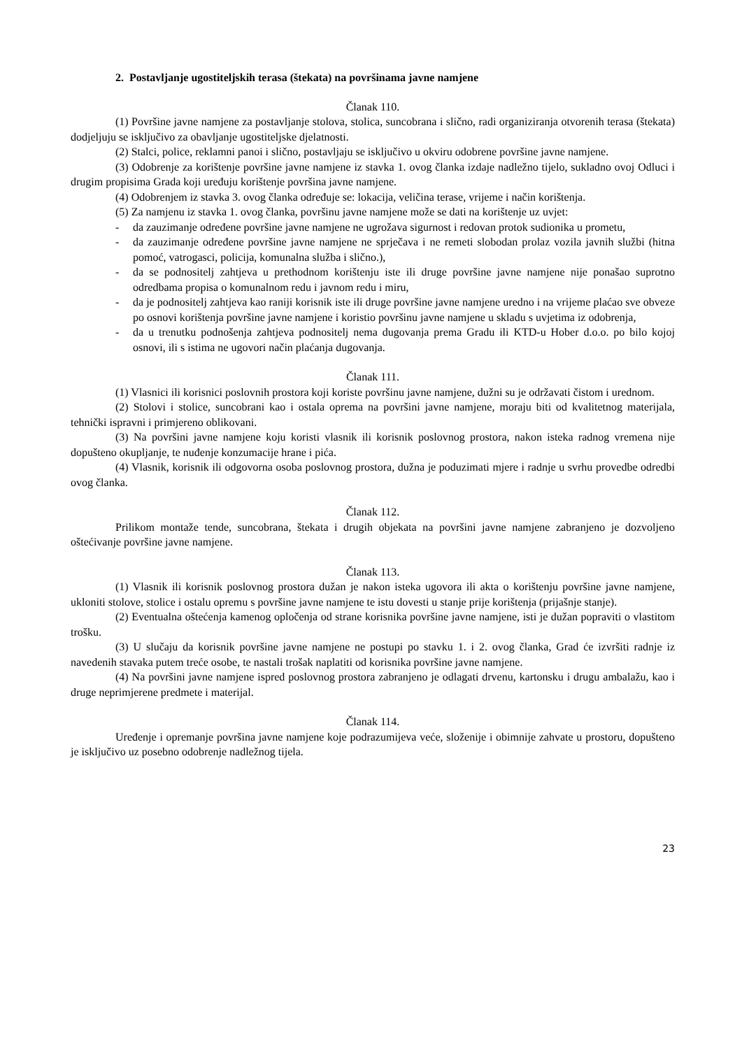2. Postavljanje ugostiteljskih terasa (štekata) na površinama javne namjene
Članak 110.
(1) Površine javne namjene za postavljanje stolova, stolica, suncobrana i slično, radi organiziranja otvorenih terasa (štekata) dodjeljuju se isključivo za obavljanje ugostiteljske djelatnosti.
(2) Stalci, police, reklamni panoi i slično, postavljaju se isključivo u okviru odobrene površine javne namjene.
(3) Odobrenje za korištenje površine javne namjene iz stavka 1. ovog članka izdaje nadležno tijelo, sukladno ovoj Odluci i drugim propisima Grada koji uređuju korištenje površina javne namjene.
(4) Odobrenjem iz stavka 3. ovog članka određuje se: lokacija, veličina terase, vrijeme i način korištenja.
(5) Za namjenu iz stavka 1. ovog članka, površinu javne namjene može se dati na korištenje uz uvjet:
- da zauzimanje određene površine javne namjene ne ugrožava sigurnost i redovan protok sudionika u prometu,
- da zauzimanje određene površine javne namjene ne sprječava i ne remeti slobodan prolaz vozila javnih službi (hitna pomoć, vatrogasci, policija, komunalna služba i slično.),
- da se podnositelj zahtjeva u prethodnom korištenju iste ili druge površine javne namjene nije ponašao suprotno odredbama propisa o komunalnom redu i javnom redu i miru,
- da je podnositelj zahtjeva kao raniji korisnik iste ili druge površine javne namjene uredno i na vrijeme plaćao sve obveze po osnovi korištenja površine javne namjene i koristio površinu javne namjene u skladu s uvjetima iz odobrenja,
- da u trenutku podnošenja zahtjeva podnositelj nema dugovanja prema Gradu ili KTD-u Hober d.o.o. po bilo kojoj osnovi, ili s istima ne ugovori način plaćanja dugovanja.
Članak 111.
(1) Vlasnici ili korisnici poslovnih prostora koji koriste površinu javne namjene, dužni su je održavati čistom i urednom.
(2) Stolovi i stolice, suncobrani kao i ostala oprema na površini javne namjene, moraju biti od kvalitetnog materijala, tehnički ispravni i primjereno oblikovani.
(3) Na površini javne namjene koju koristi vlasnik ili korisnik poslovnog prostora, nakon isteka radnog vremena nije dopušteno okupljanje, te nuđenje konzumacije hrane i pića.
(4) Vlasnik, korisnik ili odgovorna osoba poslovnog prostora, dužna je poduzimati mjere i radnje u svrhu provedbe odredbi ovog članka.
Članak 112.
Prilikom montaže tende, suncobrana, štekata i drugih objekata na površini javne namjene zabranjeno je dozvoljeno oštećivanje površine javne namjene.
Članak 113.
(1) Vlasnik ili korisnik poslovnog prostora dužan je nakon isteka ugovora ili akta o korištenju površine javne namjene, ukloniti stolove, stolice i ostalu opremu s površine javne namjene te istu dovesti u stanje prije korištenja (prijašnje stanje).
(2) Eventualna oštećenja kamenog opločenja od strane korisnika površine javne namjene, isti je dužan popraviti o vlastitom trošku.
(3) U slučaju da korisnik površine javne namjene ne postupi po stavku 1. i 2. ovog članka, Grad će izvršiti radnje iz navedenih stavaka putem treće osobe, te nastali trošak naplatiti od korisnika površine javne namjene.
(4) Na površini javne namjene ispred poslovnog prostora zabranjeno je odlagati drvenu, kartonsku i drugu ambalažu, kao i druge neprimjerene predmete i materijal.
Članak 114.
Uređenje i opremanje površina javne namjene koje podrazumijeva veće, složenije i obimnije zahvate u prostoru, dopušteno je isključivo uz posebno odobrenje nadležnog tijela.
23